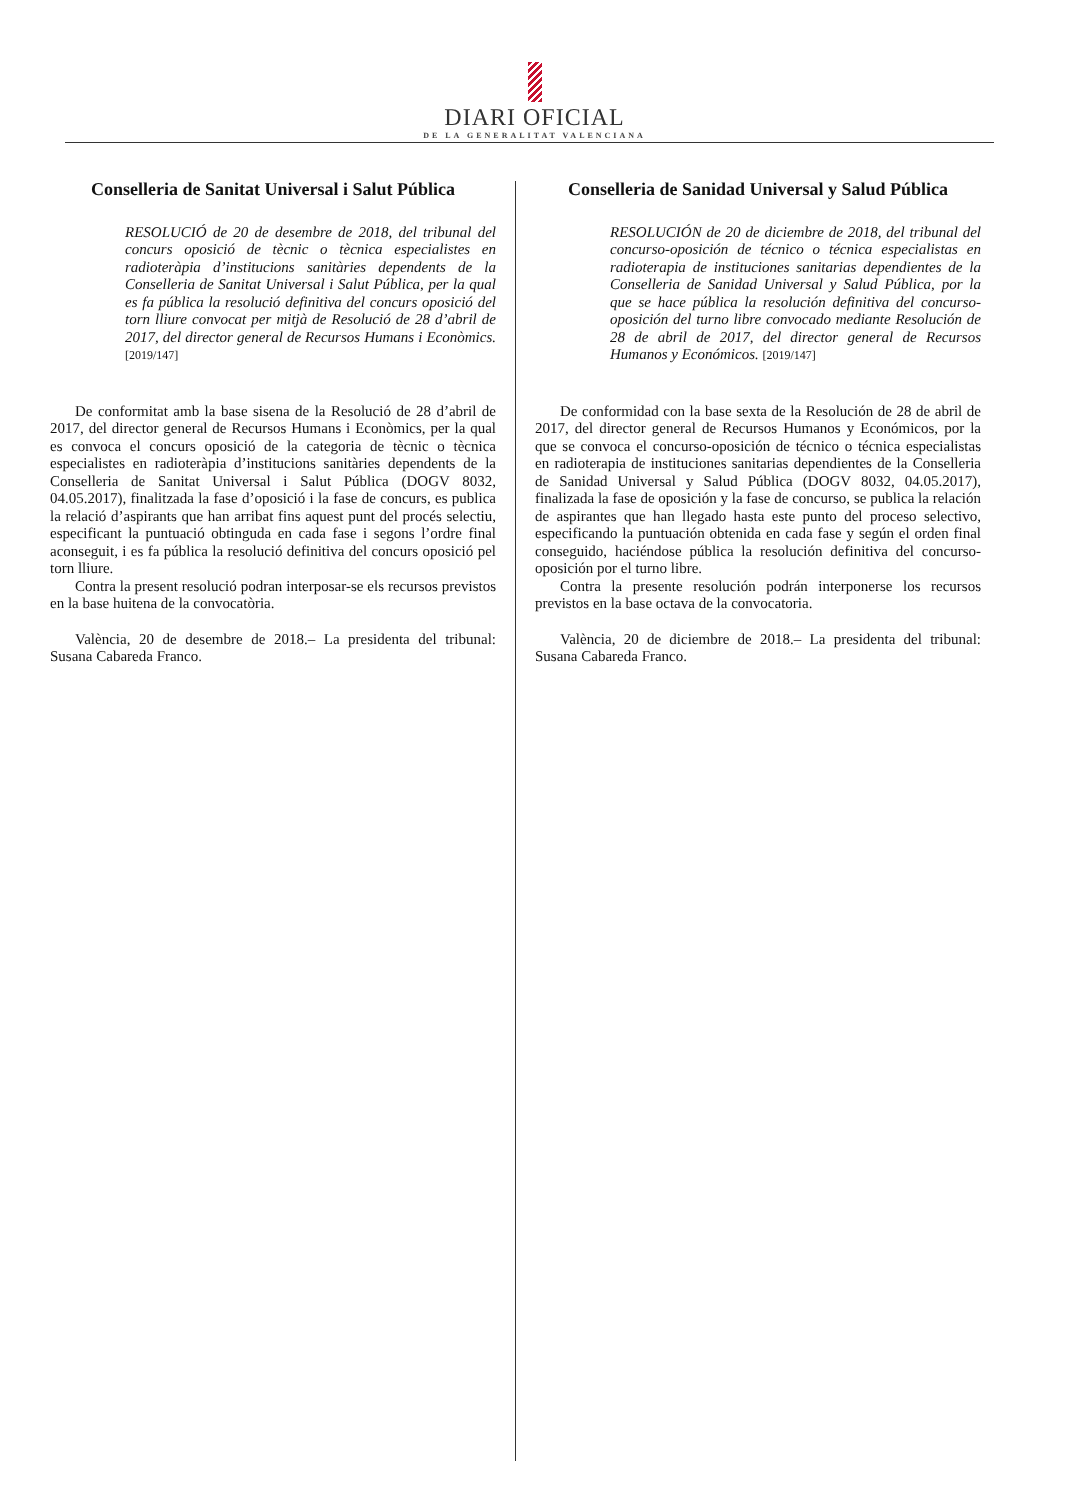DIARI OFICIAL
DE LA GENERALITAT VALENCIANA
Conselleria de Sanitat Universal i Salut Pública
RESOLUCIÓ de 20 de desembre de 2018, del tribunal del concurs oposició de tècnic o tècnica especialistes en radioteràpia d’institucions sanitàries dependents de la Conselleria de Sanitat Universal i Salut Pública, per la qual es fa pública la resolució definitiva del concurs oposició del torn lliure convocat per mitjà de Resolució de 28 d’abril de 2017, del director general de Recursos Humans i Econòmics. [2019/147]
De conformitat amb la base sisena de la Resolució de 28 d’abril de 2017, del director general de Recursos Humans i Econòmics, per la qual es convoca el concurs oposició de la categoria de tècnic o tècnica especialistes en radioteràpia d’institucions sanitàries dependents de la Conselleria de Sanitat Universal i Salut Pública (DOGV 8032, 04.05.2017), finalitzada la fase d’oposició i la fase de concurs, es publica la relació d’aspirants que han arribat fins aquest punt del procés selectiu, especificant la puntuació obtinguda en cada fase i segons l’ordre final aconseguit, i es fa pública la resolució definitiva del concurs oposició pel torn lliure.
Contra la present resolució podran interposar-se els recursos previstos en la base huitena de la convocatòria.
València, 20 de desembre de 2018.– La presidenta del tribunal: Susana Cabareda Franco.
Conselleria de Sanidad Universal y Salud Pública
RESOLUCIÓN de 20 de diciembre de 2018, del tribunal del concurso-oposición de técnico o técnica especialistas en radioterapia de instituciones sanitarias dependientes de la Conselleria de Sanidad Universal y Salud Pública, por la que se hace pública la resolución definitiva del concurso-oposición del turno libre convocado mediante Resolución de 28 de abril de 2017, del director general de Recursos Humanos y Económicos. [2019/147]
De conformidad con la base sexta de la Resolución de 28 de abril de 2017, del director general de Recursos Humanos y Económicos, por la que se convoca el concurso-oposición de técnico o técnica especialistas en radioterapia de instituciones sanitarias dependientes de la Conselleria de Sanidad Universal y Salud Pública (DOGV 8032, 04.05.2017), finalizada la fase de oposición y la fase de concurso, se publica la relación de aspirantes que han llegado hasta este punto del proceso selectivo, especificando la puntuación obtenida en cada fase y según el orden final conseguido, haciéndose pública la resolución definitiva del concurso-oposición por el turno libre.
Contra la presente resolución podrán interponerse los recursos previstos en la base octava de la convocatoria.
València, 20 de diciembre de 2018.– La presidenta del tribunal: Susana Cabareda Franco.